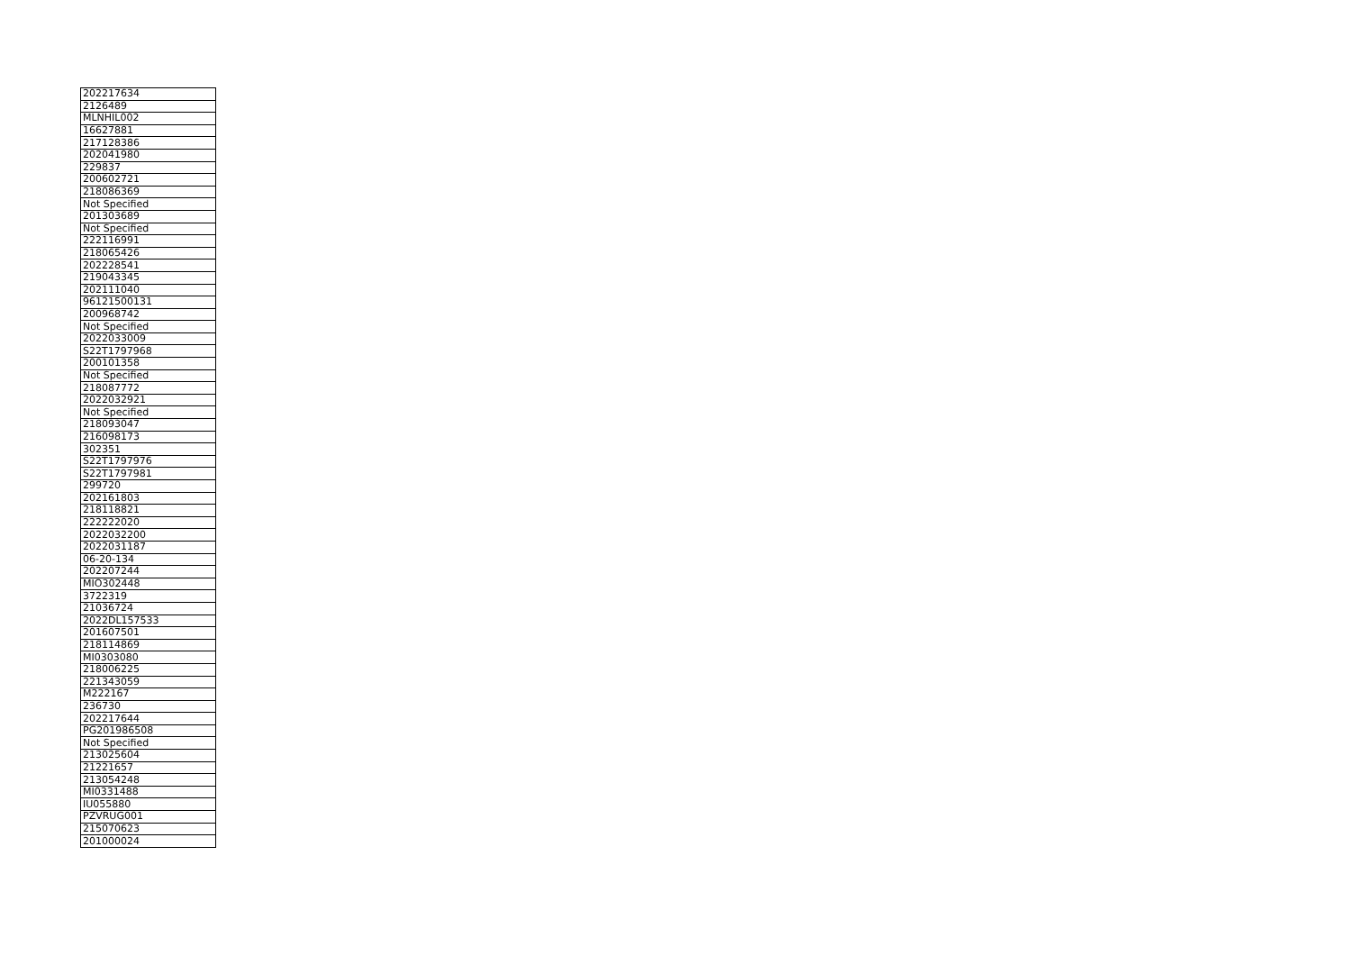| 202217634 |
| 2126489 |
| MLNHIL002 |
| 16627881 |
| 217128386 |
| 202041980 |
| 229837 |
| 200602721 |
| 218086369 |
| Not Specified |
| 201303689 |
| Not Specified |
| 222116991 |
| 218065426 |
| 202228541 |
| 219043345 |
| 202111040 |
| 96121500131 |
| 200968742 |
| Not Specified |
| 2022033009 |
| S22T1797968 |
| 200101358 |
| Not Specified |
| 218087772 |
| 2022032921 |
| Not Specified |
| 218093047 |
| 216098173 |
| 302351 |
| S22T1797976 |
| S22T1797981 |
| 299720 |
| 202161803 |
| 218118821 |
| 222222020 |
| 2022032200 |
| 2022031187 |
| 06-20-134 |
| 202207244 |
| MIO302448 |
| 3722319 |
| 21036724 |
| 2022DL157533 |
| 201607501 |
| 218114869 |
| MI0303080 |
| 218006225 |
| 221343059 |
| M222167 |
| 236730 |
| 202217644 |
| PG201986508 |
| Not Specified |
| 213025604 |
| 21221657 |
| 213054248 |
| MI0331488 |
| IU055880 |
| PZVRUG001 |
| 215070623 |
| 201000024 |